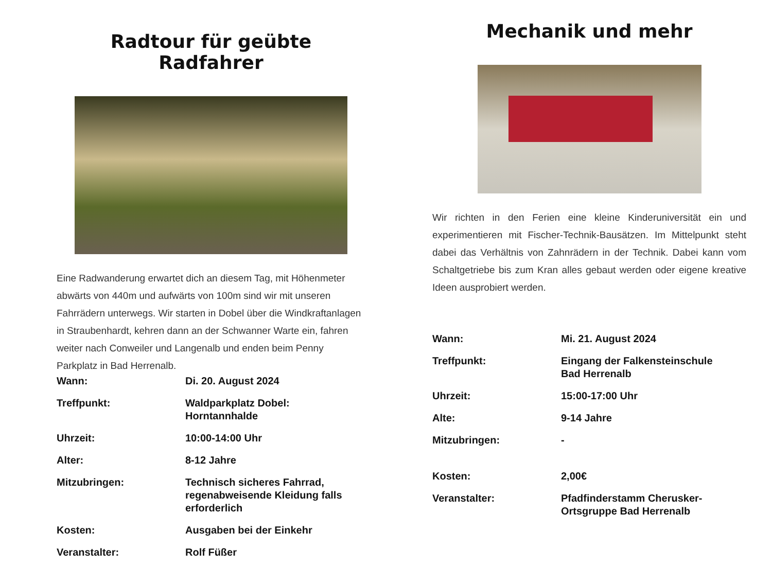Radtour für geübte Radfahrer
Eine Radwanderung erwartet dich an diesem Tag, mit Höhenmeter abwärts von 440m und aufwärts von 100m sind wir mit unseren Fahrrädern unterwegs. Wir starten in Dobel über die Windkraftanlagen in Straubenhardt, kehren dann an der Schwanner Warte ein, fahren weiter nach Conweiler und Langenalb und enden beim Penny Parkplatz in Bad Herrenalb.
| Wann: | Di. 20. August 2024 |
| Treffpunkt: | Waldparkplatz Dobel: Horntannhalde |
| Uhrzeit: | 10:00-14:00 Uhr |
| Alter: | 8-12 Jahre |
| Mitzubringen: | Technisch sicheres Fahrrad, regenabweisende Kleidung falls erforderlich |
| Kosten: | Ausgaben bei der Einkehr |
| Veranstalter: | Rolf Füßer |
Mechanik und mehr
Wir richten in den Ferien eine kleine Kinderuniversität ein und experimentieren mit Fischer-Technik-Bausätzen. Im Mittelpunkt steht dabei das Verhältnis von Zahnrädern in der Technik. Dabei kann vom Schaltgetriebe bis zum Kran alles gebaut werden oder eigene kreative Ideen ausprobiert werden.
| Wann: | Mi. 21. August 2024 |
| Treffpunkt: | Eingang der Falkensteinschule Bad Herrenalb |
| Uhrzeit: | 15:00-17:00 Uhr |
| Alte: | 9-14 Jahre |
| Mitzubringen: | - |
| Kosten: | 2,00€ |
| Veranstalter: | Pfadfinderstamm Cherusker- Ortsgruppe Bad Herrenalb |